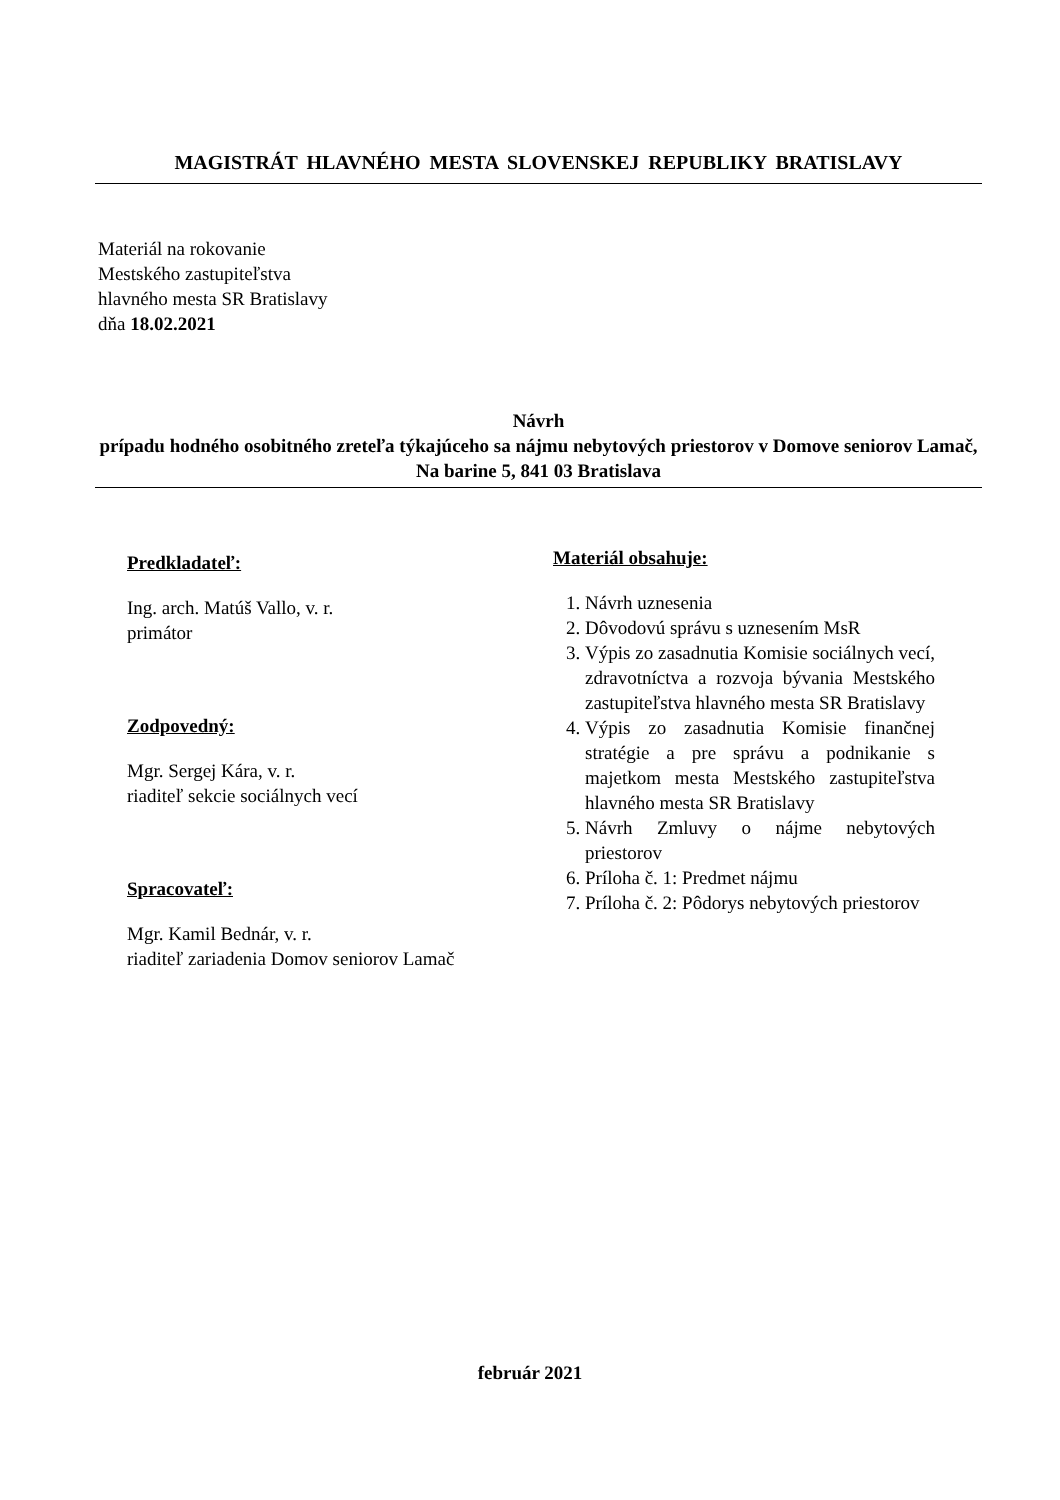MAGISTRÁT HLAVNÉHO MESTA SLOVENSKEJ REPUBLIKY BRATISLAVY
Materiál na rokovanie
Mestského zastupiteľstva
hlavného mesta SR Bratislavy
dňa 18.02.2021
Návrh
prípadu hodného osobitného zreteľa týkajúceho sa nájmu nebytových priestorov v Domove seniorov Lamač, Na barine 5, 841 03 Bratislava
Predkladateľ:
Ing. arch. Matúš Vallo, v. r.
primátor
Zodpovedný:
Mgr. Sergej Kára, v. r.
riaditeľ sekcie sociálnych vecí
Spracovateľ:
Mgr. Kamil Bednár, v. r.
riaditeľ zariadenia Domov seniorov Lamač
Materiál obsahuje:
1. Návrh uznesenia
2. Dôvodovú správu s uznesením MsR
3. Výpis zo zasadnutia Komisie sociálnych vecí, zdravotníctva a rozvoja bývania Mestského zastupiteľstva hlavného mesta SR Bratislavy
4. Výpis zo zasadnutia Komisie finančnej stratégie a pre správu a podnikanie s majetkom mesta Mestského zastupiteľstva hlavného mesta SR Bratislavy
5. Návrh Zmluvy o nájme nebytových priestorov
6. Príloha č. 1: Predmet nájmu
7. Príloha č. 2: Pôdorys nebytových priestorov
február 2021